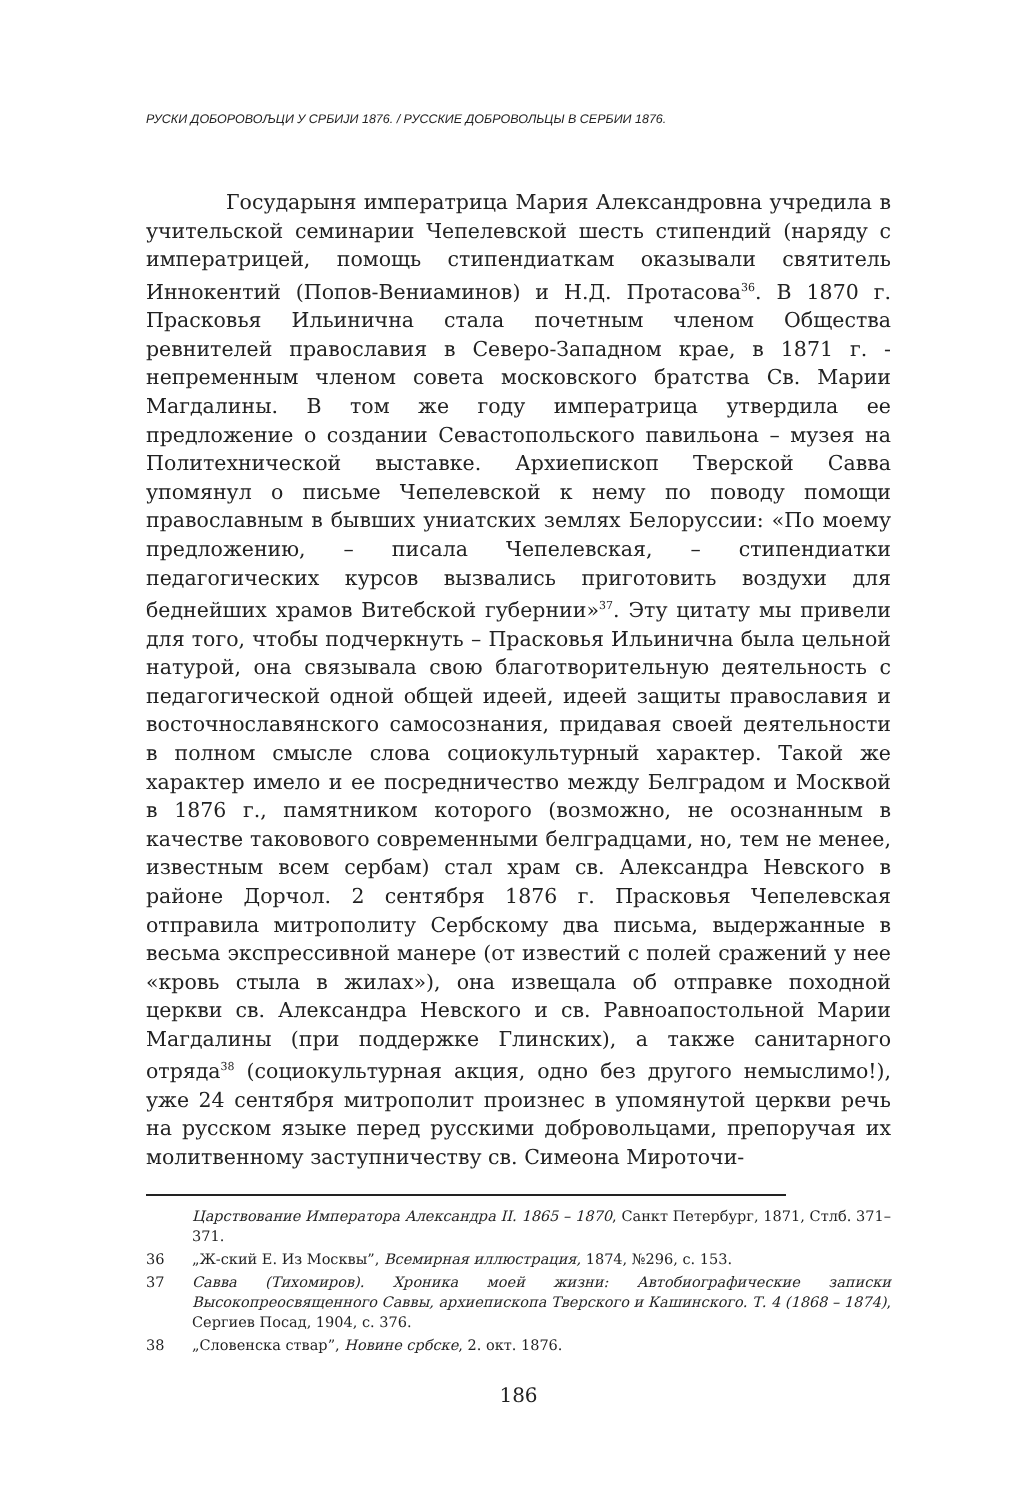РУСКИ ДОБОРОВОЉЦИ У СРБИЈИ 1876. / РУССКИЕ ДОБРОВОЛЬЦЫ В СЕРБИИ 1876.
Государыня императрица Мария Александровна учредила в учительской семинарии Чепелевской шесть стипендий (наряду с императрицей, помощь стипендиаткам оказывали святитель Иннокентий (Попов-Вениаминов) и Н.Д. Протасова<sup>36</sup>. В 1870 г. Прасковья Ильинична стала почетным членом Общества ревнителей православия в Северо-Западном крае, в 1871 г. - непременным членом совета московского братства Св. Марии Магдалины. В том же году императрица утвердила ее предложение о создании Севастопольского павильона – музея на Политехнической выставке. Архиепископ Тверской Савва упомянул о письме Чепелевской к нему по поводу помощи православным в бывших униатских землях Белоруссии: «По моему предложению, – писала Чепелевская, – стипендиатки педагогических курсов вызвались приготовить воздухи для беднейших храмов Витебской губернии»<sup>37</sup>. Эту цитату мы привели для того, чтобы подчеркнуть – Прасковья Ильинична была цельной натурой, она связывала свою благотворительную деятельность с педагогической одной общей идеей, идеей защиты православия и восточнославянского самосознания, придавая своей деятельности в полном смысле слова социокультурный характер. Такой же характер имело и ее посредничество между Белградом и Москвой в 1876 г., памятником которого (возможно, не осознанным в качестве таковового современными белградцами, но, тем не менее, известным всем сербам) стал храм св. Александра Невского в районе Дорчол. 2 сентября 1876 г. Прасковья Чепелевская отправила митрополиту Сербскому два письма, выдержанные в весьма экспрессивной манере (от известий с полей сражений у нее «кровь стыла в жилах»), она извещала об отправке походной церкви св. Александра Невского и св. Равноапостольной Марии Магдалины (при поддержке Глинских), а также санитарного отряда<sup>38</sup> (социокультурная акция, одно без другого немыслимо!), уже 24 сентября митрополит произнес в упомянутой церкви речь на русском языке перед русскими добровольцами, препоручая их молитвенному заступничеству св. Симеона Мироточи-
Царствование Императора Александра II. 1865 – 1870, Санкт Петербург, 1871, Стлб. 371–371.
36 „Ж-ский Е. Из Москвы”, Всемирная иллюстрация, 1874, №296, с. 153.
37 Савва (Тихомиров). Хроника моей жизни: Автобиографические записки Высокопреосвященного Саввы, архиепископа Тверского и Кашинского. Т. 4 (1868 – 1874), Сергиев Посад, 1904, с. 376.
38 „Словенска ствар”, Новине србске, 2. окт. 1876.
186